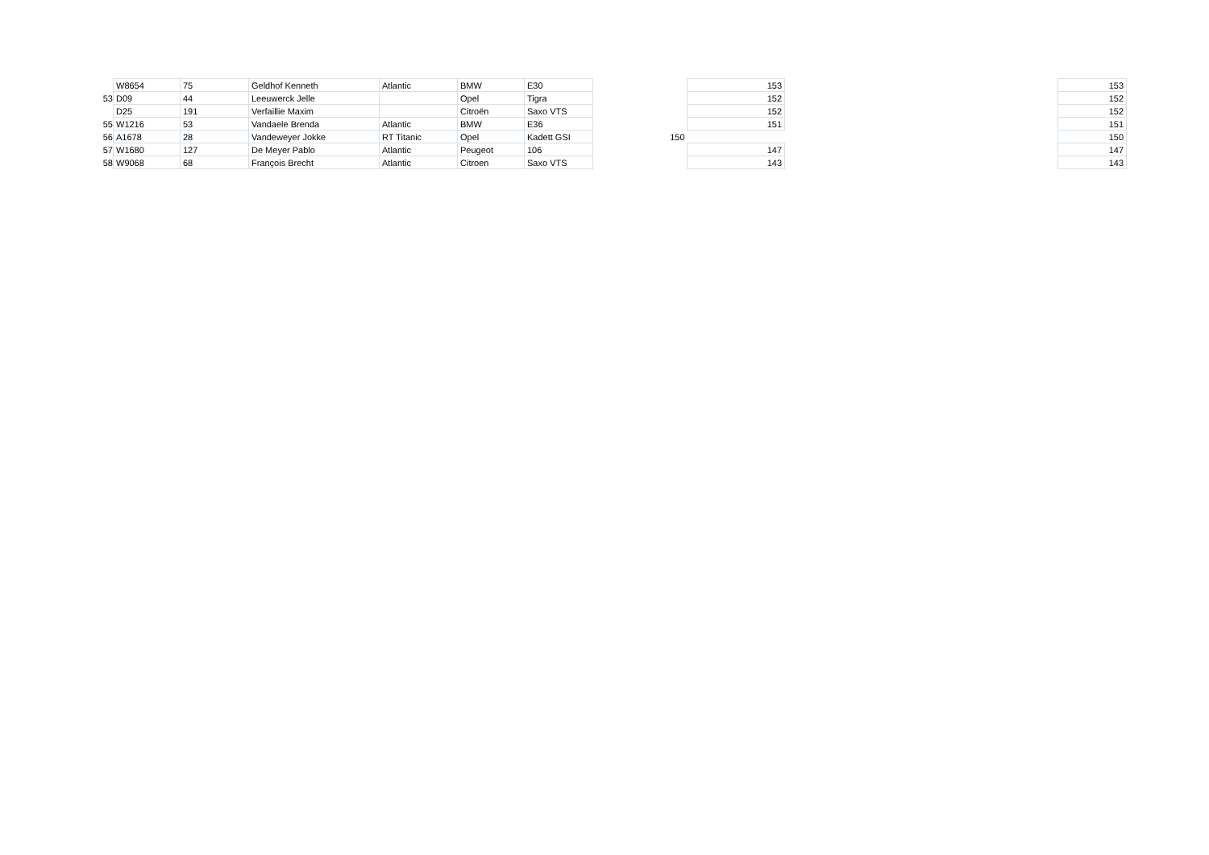| | W8654 | 75 | Geldhof Kenneth | Atlantic | BMW | E30 | | 153 | | 153 |
| 53 | D09 | 44 | Leeuwerck Jelle | | Opel | Tigra | | 152 | | 152 |
| | D25 | 191 | Verfaillie Maxim | | Citroën | Saxo VTS | | 152 | | 152 |
| 55 | W1216 | 53 | Vandaele Brenda | Atlantic | BMW | E36 | | 151 | | 151 |
| 56 | A1678 | 28 | Vandeweyer Jokke | RT Titanic | Opel | Kadett GSI | 150 | | | 150 |
| 57 | W1680 | 127 | De Meyer Pablo | Atlantic | Peugeot | 106 | | 147 | | 147 |
| 58 | W9068 | 68 | François Brecht | Atlantic | Citroen | Saxo VTS | | 143 | | 143 |